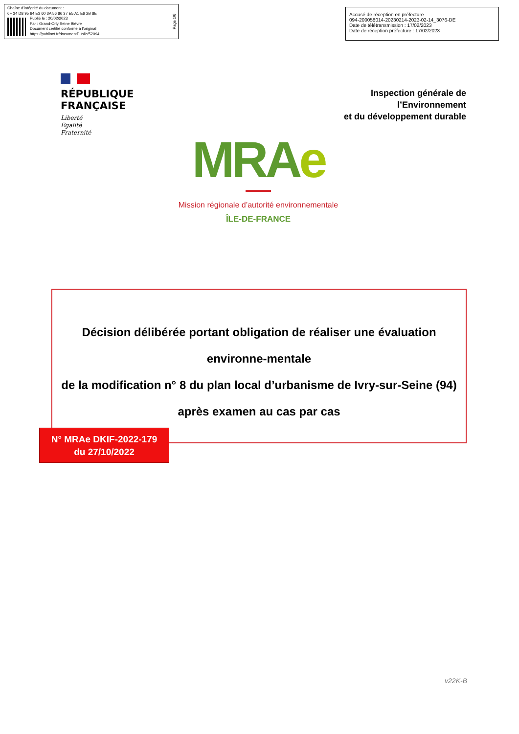Chaîne d'intégrité du document :
6F 34 D8 95 64 E3 60 3A 56 86 37 E5 A1 E6 2B 8E
Publié le : 20/02/2023
Par : Grand-Orly Seine Bièvre
Document certifié conforme à l'original
https://publiact.fr/documentPublic/52094
Page 1/6
Accusé de réception en préfecture
094-200058014-20230214-2023-02-14_3076-DE
Date de télétransmission : 17/02/2023
Date de réception préfecture : 17/02/2023
RÉPUBLIQUE
FRANÇAISE
Liberté
Égalité
Fraternité
Inspection générale de
l’Environnement
et du développement durable
MRAe
Mission régionale d’autorité environnementale
ÎLE-DE-FRANCE
Décision délibérée portant obligation de réaliser une évaluation environne-mentale
de la modification n° 8 du plan local d’urbanisme de Ivry-sur-Seine (94)
après examen au cas par cas
N° MRAe DKIF-2022-179
du 27/10/2022
v22K-B